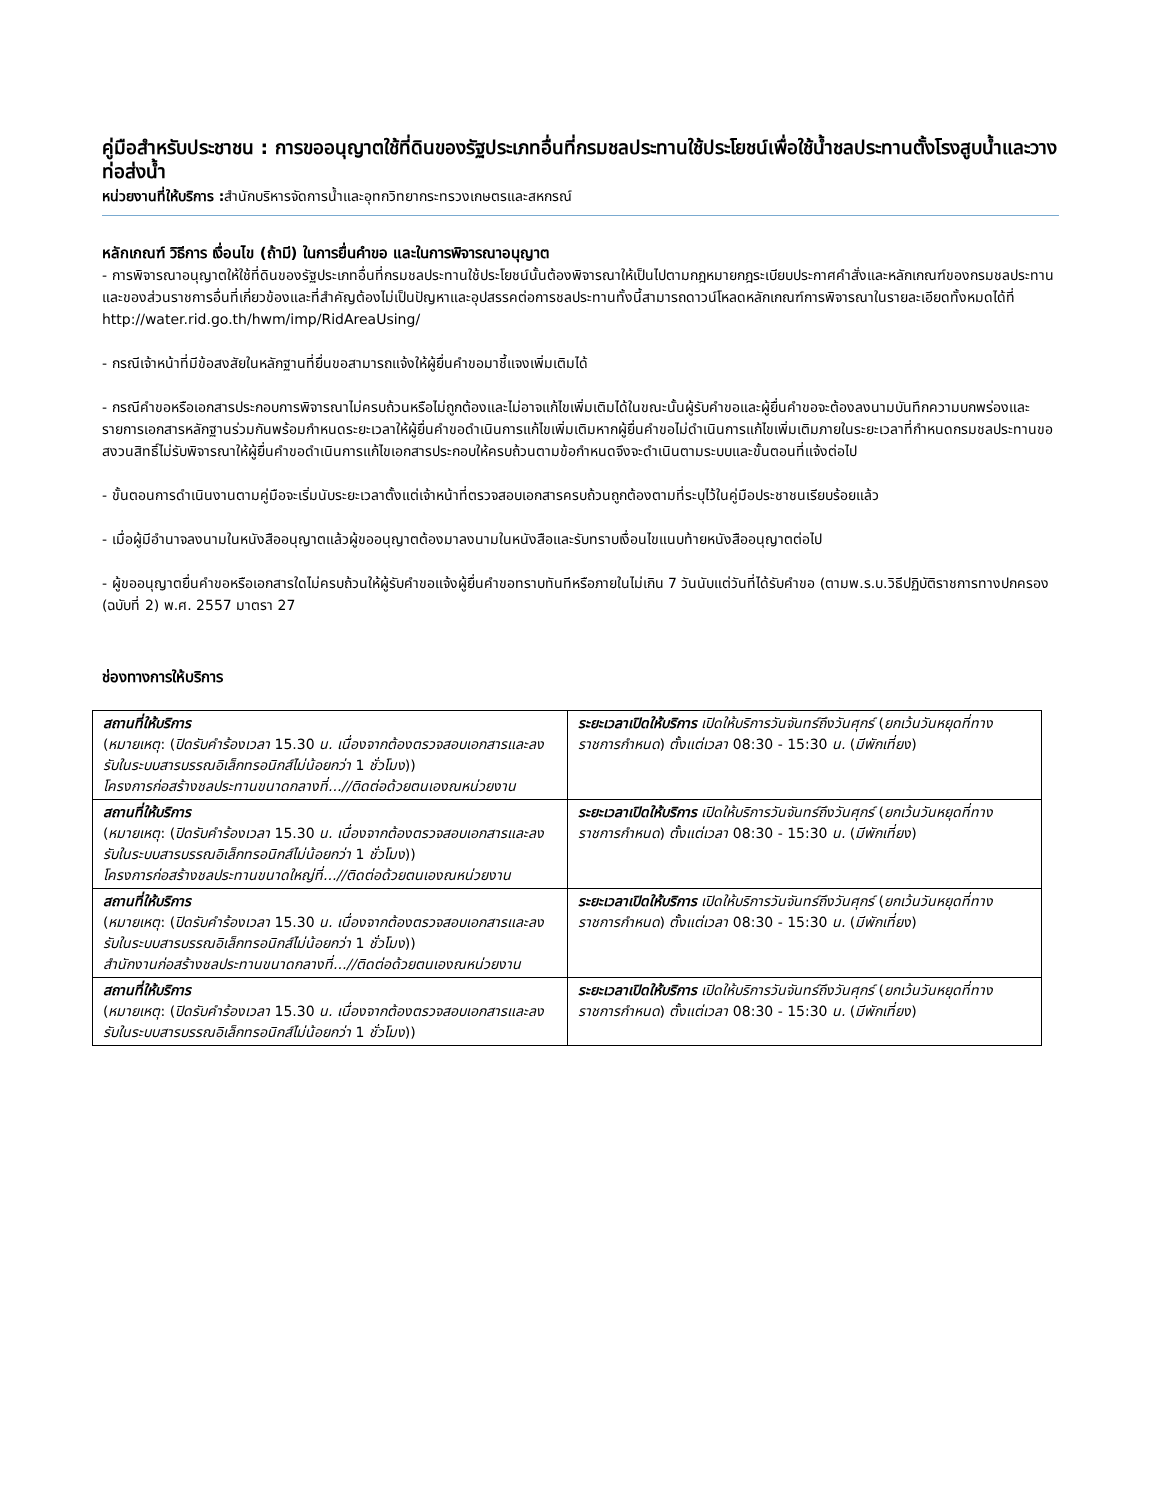คู่มือสำหรับประชาชน : การขออนุญาตใช้ที่ดินของรัฐประเภทอื่นที่กรมชลประทานใช้ประโยชน์เพื่อใช้น้ำชลประทานตั้งโรงสูบน้ำและวางท่อส่งน้ำ
หน่วยงานที่ให้บริการ : สำนักบริหารจัดการน้ำและอุทกวิทยากระทรวงเกษตรและสหกรณ์
หลักเกณฑ์ วิธีการ เงื่อนไข (ถ้ามี) ในการยื่นคำขอ และในการพิจารณาอนุญาต
- การพิจารณาอนุญาตให้ใช้ที่ดินของรัฐประเภทอื่นที่กรมชลประทานใช้ประโยชน์นั้นต้องพิจารณาให้เป็นไปตามกฎหมายกฎระเบียบประกาศคำสั่งและหลักเกณฑ์ของกรมชลประทานและของส่วนราชการอื่นที่เกี่ยวข้องและที่สำคัญต้องไม่เป็นปัญหาและอุปสรรคต่อการชลประทานทั้งนี้สามารถดาวน์โหลดหลักเกณฑ์การพิจารณาในรายละเอียดทั้งหมดได้ที่ http://water.rid.go.th/hwm/imp/RidAreaUsing/
- กรณีเจ้าหน้าที่มีข้อสงสัยในหลักฐานที่ยื่นขอสามารถแจ้งให้ผู้ยื่นคำขอมาชี้แจงเพิ่มเติมได้
- กรณีคำขอหรือเอกสารประกอบการพิจารณาไม่ครบถ้วนหรือไม่ถูกต้องและไม่อาจแก้ไขเพิ่มเติมได้ในขณะนั้นผู้รับคำขอและผู้ยื่นคำขอจะต้องลงนามบันทึกความบกพร่องและรายการเอกสารหลักฐานร่วมกันพร้อมกำหนดระยะเวลาให้ผู้ยื่นคำขอดำเนินการแก้ไขเพิ่มเติมหากผู้ยื่นคำขอไม่ดำเนินการแก้ไขเพิ่มเติมภายในระยะเวลาที่กำหนดกรมชลประทานขอสงวนสิทธิ์ไม่รับพิจารณาให้ผู้ยื่นคำขอดำเนินการแก้ไขเอกสารประกอบให้ครบถ้วนตามข้อกำหนดจึงจะดำเนินตามระบบและขั้นตอนที่แจ้งต่อไป
- ขั้นตอนการดำเนินงานตามคู่มือจะเริ่มนับระยะเวลาตั้งแต่เจ้าหน้าที่ตรวจสอบเอกสารครบถ้วนถูกต้องตามที่ระบุไว้ในคู่มือประชาชนเรียบร้อยแล้ว
- เมื่อผู้มีอำนาจลงนามในหนังสืออนุญาตแล้วผู้ขออนุญาตต้องมาลงนามในหนังสือและรับทราบเงื่อนไขแนบท้ายหนังสืออนุญาตต่อไป
- ผู้ขออนุญาตยื่นคำขอหรือเอกสารใดไม่ครบถ้วนให้ผู้รับคำขอแจ้งผู้ยื่นคำขอทราบทันทีหรือภายในไม่เกิน 7 วันนับแต่วันที่ได้รับคำขอ (ตามพ.ร.บ.วิธีปฏิบัติราชการทางปกครอง (ฉบับที่ 2) พ.ศ. 2557 มาตรา 27
ช่องทางการให้บริการ
| สถานที่ให้บริการ ( หมายเหตุ : ( ปิดรับคำร้องเวลา 15.30 น. เนื่องจากต้องตรวจสอบเอกสารและลงรับในระบบสารบรรณอิเล็กทรอนิกส์ไม่น้อยกว่า 1 ชั่วโมง )) โครงการก่อสร้างชลประทานขนาดกลางที่...//ติดต่อด้วยตนเองณหน่วยงาน | ระยะเวลาเปิดให้บริการ เปิดให้บริการวันจันทร์ถึงวันศุกร์ ( ยกเว้นวันหยุดที่ทางราชการกำหนด ) ตั้งแต่เวลา 08:30 - 15:30 น. ( มีพักเที่ยง ) |
| สถานที่ให้บริการ ( หมายเหตุ : ( ปิดรับคำร้องเวลา 15.30 น. เนื่องจากต้องตรวจสอบเอกสารและลงรับในระบบสารบรรณอิเล็กทรอนิกส์ไม่น้อยกว่า 1 ชั่วโมง )) โครงการก่อสร้างชลประทานขนาดใหญ่ที่...//ติดต่อด้วยตนเองณหน่วยงาน | ระยะเวลาเปิดให้บริการ เปิดให้บริการวันจันทร์ถึงวันศุกร์ ( ยกเว้นวันหยุดที่ทางราชการกำหนด ) ตั้งแต่เวลา 08:30 - 15:30 น. ( มีพักเที่ยง ) |
| สถานที่ให้บริการ ( หมายเหตุ : ( ปิดรับคำร้องเวลา 15.30 น. เนื่องจากต้องตรวจสอบเอกสารและลงรับในระบบสารบรรณอิเล็กทรอนิกส์ไม่น้อยกว่า 1 ชั่วโมง )) สำนักงานก่อสร้างชลประทานขนาดกลางที่...//ติดต่อด้วยตนเองณหน่วยงาน | ระยะเวลาเปิดให้บริการ เปิดให้บริการวันจันทร์ถึงวันศุกร์ ( ยกเว้นวันหยุดที่ทางราชการกำหนด ) ตั้งแต่เวลา 08:30 - 15:30 น. ( มีพักเที่ยง ) |
| สถานที่ให้บริการ ( หมายเหตุ : ( ปิดรับคำร้องเวลา 15.30 น. เนื่องจากต้องตรวจสอบเอกสารและลงรับในระบบสารบรรณอิเล็กทรอนิกส์ไม่น้อยกว่า 1 ชั่วโมง )) | ระยะเวลาเปิดให้บริการ เปิดให้บริการวันจันทร์ถึงวันศุกร์ ( ยกเว้นวันหยุดที่ทางราชการกำหนด ) ตั้งแต่เวลา 08:30 - 15:30 น. ( มีพักเที่ยง ) |